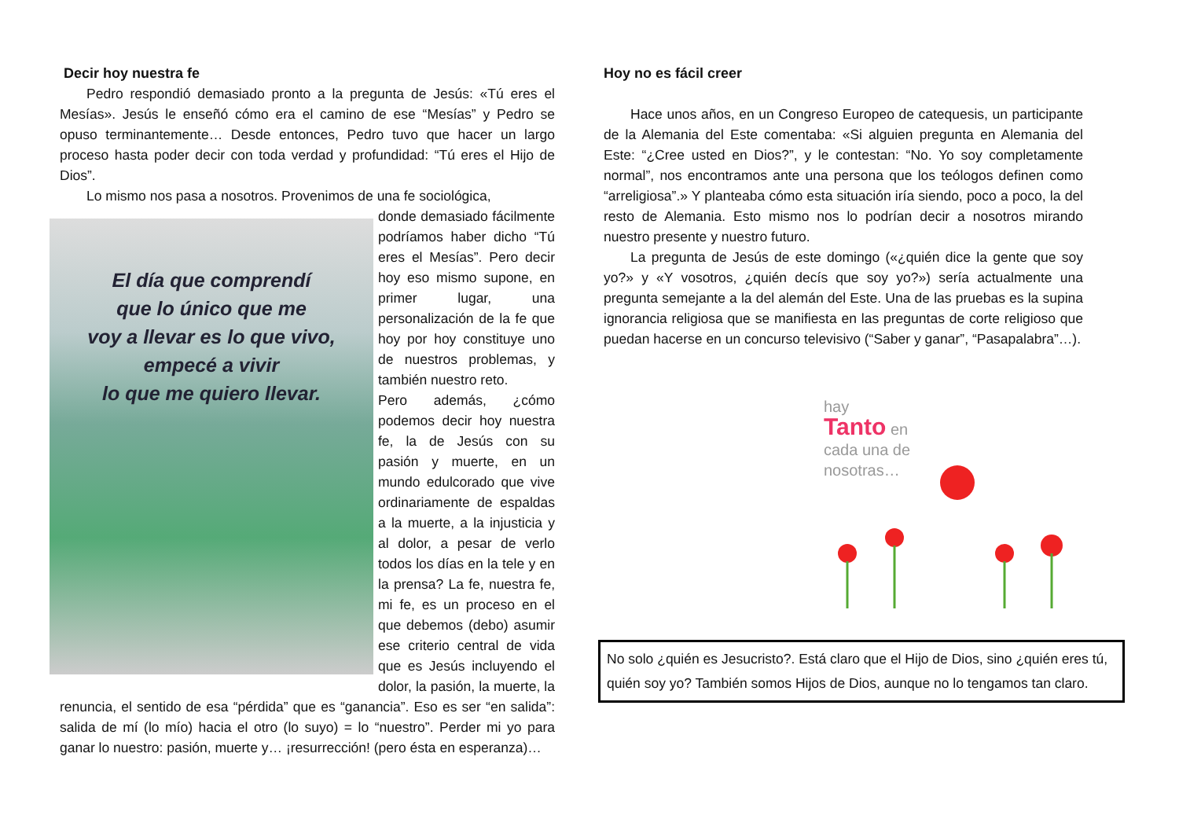Decir hoy nuestra fe
Pedro respondió demasiado pronto a la pregunta de Jesús: «Tú eres el Mesías». Jesús le enseñó cómo era el camino de ese “Mesías” y Pedro se opuso terminantemente… Desde entonces, Pedro tuvo que hacer un largo proceso hasta poder decir con toda verdad y profundidad: “Tú eres el Hijo de Dios”.
Lo mismo nos pasa a nosotros. Provenimos de una fe sociológica,
El día que comprendí
que lo único que me
voy a llevar es lo que vivo,
empecé a vivir
lo que me quiero llevar.
donde demasiado fácilmente podríamos haber dicho “Tú eres el Mesías”. Pero decir hoy eso mismo supone, en primer lugar, una personalización de la fe que hoy por hoy constituye uno de nuestros problemas, y también nuestro reto.
Pero además, ¿cómo podemos decir hoy nuestra fe, la de Jesús con su pasión y muerte, en un mundo edulcorado que vive ordinariamente de espaldas a la muerte, a la injusticia y al dolor, a pesar de verlo todos los días en la tele y en la prensa? La fe, nuestra fe, mi fe, es un proceso en el que debemos (debo) asumir ese criterio central de vida que es Jesús incluyendo el dolor, la pasión, la muerte, la renuncia, el sentido de esa “pérdida” que es “ganancia”. Eso es ser “en salida”: salida de mí (lo mío) hacia el otro (lo suyo) = lo “nuestro”. Perder mi yo para ganar lo nuestro: pasión, muerte y… ¡resurrección! (pero ésta en esperanza)…
Hoy no es fácil creer
Hace unos años, en un Congreso Europeo de catequesis, un participante de la Alemania del Este comentaba: «Si alguien pregunta en Alemania del Este: “¿Cree usted en Dios?”, y le contestan: “No. Yo soy completamente normal”, nos encontramos ante una persona que los teólogos definen como “arreligiosa”.» Y planteaba cómo esta situación iría siendo, poco a poco, la del resto de Alemania. Esto mismo nos lo podrían decir a nosotros mirando nuestro presente y nuestro futuro.
La pregunta de Jesús de este domingo («¿quién dice la gente que soy yo?» y «Y vosotros, ¿quién decís que soy yo?») sería actualmente una pregunta semejante a la del alemán del Este. Una de las pruebas es la supina ignorancia religiosa que se manifiesta en las preguntas de corte religioso que puedan hacerse en un concurso televisivo (“Saber y ganar”, “Pasapalabra”…).
hay
Tanto en
cada una de
nosotras…
No solo ¿quién es Jesucristo?. Está claro que el Hijo de Dios, sino ¿quién eres tú, quién soy yo? También somos Hijos de Dios, aunque no lo tengamos tan claro.